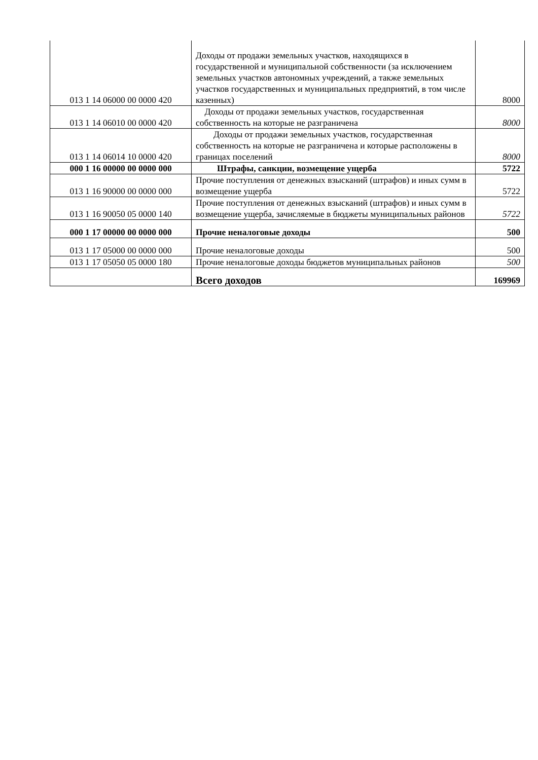| 013 1 14 06000 00 0000 420 | Доходы от продажи земельных участков, находящихся в государственной и муниципальной собственности (за исключением земельных участков автономных учреждений, а также земельных участков государственных и муниципальных предприятий, в том числе казенных) | 8000 |
| 013 1 14 06010 00 0000 420 | Доходы от продажи земельных участков, государственная собственность на которые не разграничена | 8000 |
| 013 1 14 06014 10 0000 420 | Доходы от продажи земельных участков, государственная собственность на которые не разграничена и которые расположены в границах поселений | 8000 |
| 000 1 16 00000 00 0000 000 | Штрафы, санкции, возмещение ущерба | 5722 |
| 013 1 16 90000 00 0000 000 | Прочие поступления от денежных взысканий (штрафов) и иных сумм в возмещение ущерба | 5722 |
| 013 1 16 90050 05 0000 140 | Прочие поступления от денежных взысканий (штрафов) и иных сумм в возмещение ущерба, зачисляемые в бюджеты муниципальных районов | 5722 |
| 000 1 17 00000 00 0000 000 | Прочие неналоговые доходы | 500 |
| 013 1 17 05000 00 0000 000 | Прочие неналоговые доходы | 500 |
| 013 1 17 05050 05 0000 180 | Прочие неналоговые доходы бюджетов муниципальных районов | 500 |
| | Всего доходов | 169969 |